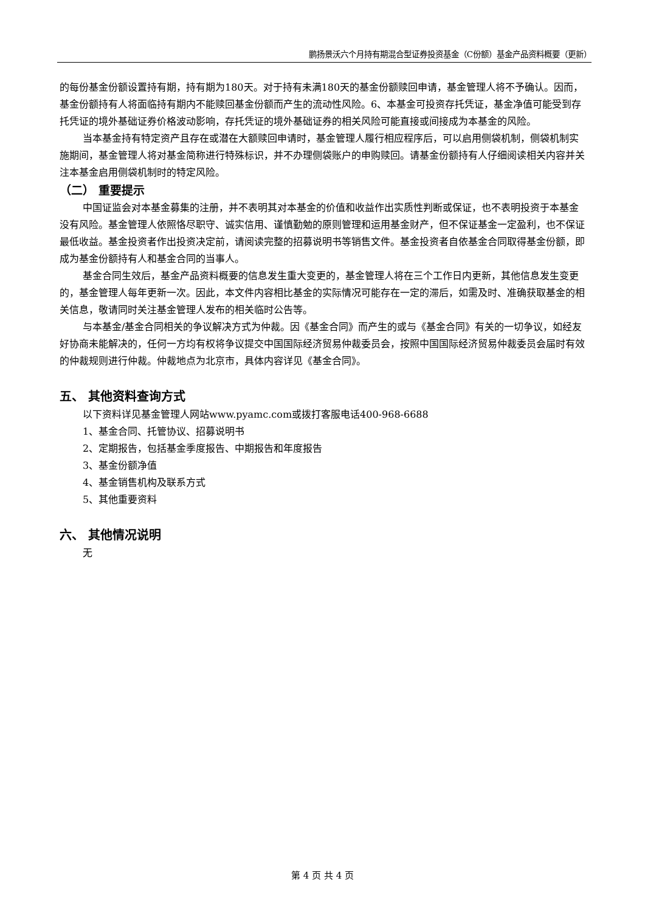鹏扬景沃六个月持有期混合型证券投资基金（C份额）基金产品资料概要（更新）
的每份基金份额设置持有期，持有期为180天。对于持有未满180天的基金份额赎回申请，基金管理人将不予确认。因而，基金份额持有人将面临持有期内不能赎回基金份额而产生的流动性风险。6、本基金可投资存托凭证，基金净值可能受到存托凭证的境外基础证券价格波动影响，存托凭证的境外基础证券的相关风险可能直接或间接成为本基金的风险。
当本基金持有特定资产且存在或潜在大额赎回申请时，基金管理人履行相应程序后，可以启用侧袋机制，侧袋机制实施期间，基金管理人将对基金简称进行特殊标识，并不办理侧袋账户的申购赎回。请基金份额持有人仔细阅读相关内容并关注本基金启用侧袋机制时的特定风险。
（二） 重要提示
中国证监会对本基金募集的注册，并不表明其对本基金的价值和收益作出实质性判断或保证，也不表明投资于本基金没有风险。基金管理人依照恪尽职守、诚实信用、谨慎勤勉的原则管理和运用基金财产，但不保证基金一定盈利，也不保证最低收益。基金投资者作出投资决定前，请阅读完整的招募说明书等销售文件。基金投资者自依基金合同取得基金份额，即成为基金份额持有人和基金合同的当事人。
基金合同生效后，基金产品资料概要的信息发生重大变更的，基金管理人将在三个工作日内更新，其他信息发生变更的，基金管理人每年更新一次。因此，本文件内容相比基金的实际情况可能存在一定的滞后，如需及时、准确获取基金的相关信息，敬请同时关注基金管理人发布的相关临时公告等。
与本基金/基金合同相关的争议解决方式为仲裁。因《基金合同》而产生的或与《基金合同》有关的一切争议，如经友好协商未能解决的，任何一方均有权将争议提交中国国际经济贸易仲裁委员会，按照中国国际经济贸易仲裁委员会届时有效的仲裁规则进行仲裁。仲裁地点为北京市，具体内容详见《基金合同》。
五、 其他资料查询方式
以下资料详见基金管理人网站www.pyamc.com或拨打客服电话400-968-6688
1、基金合同、托管协议、招募说明书
2、定期报告，包括基金季度报告、中期报告和年度报告
3、基金份额净值
4、基金销售机构及联系方式
5、其他重要资料
六、 其他情况说明
无
第 4 页 共 4 页